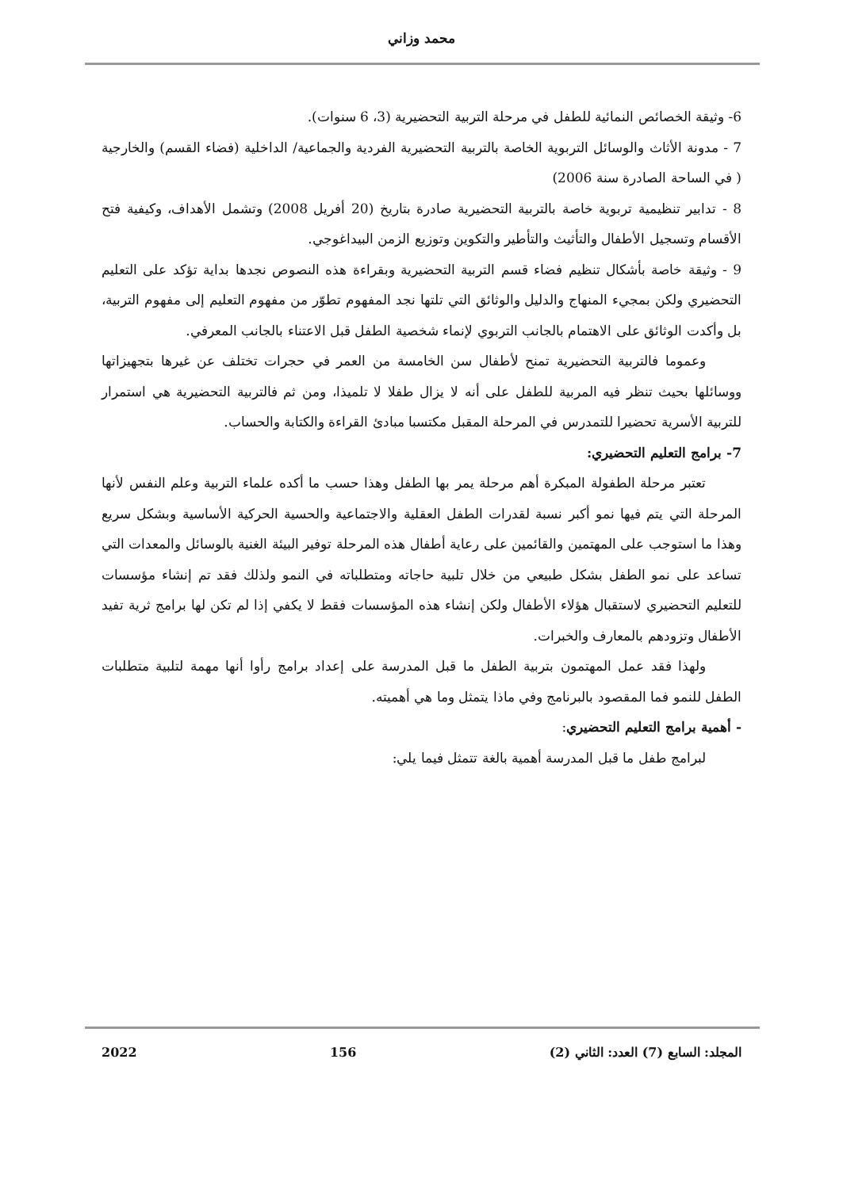محمد وزاني
6- وثيقة الخصائص النمائية للطفل في مرحلة التربية التحضيرية (3، 6 سنوات).
7 - مدونة الأثاث والوسائل التربوية الخاصة بالتربية التحضيرية الفردية والجماعية/ الداخلية (فضاء القسم) والخارجية ( في الساحة الصادرة سنة 2006)
8 - تدابير تنظيمية تربوية خاصة بالتربية التحضيرية صادرة بتاريخ (20 أفريل 2008) وتشمل الأهداف، وكيفية فتح الأقسام وتسجيل الأطفال والتأثيث والتأطير والتكوين وتوزيع الزمن البيداغوجي.
9 - وثيقة خاصة بأشكال تنظيم فضاء قسم التربية التحضيرية وبقراءة هذه النصوص نجدها بداية تؤكد على التعليم التحضيري ولكن بمجيء المنهاج والدليل والوثائق التي تلتها نجد المفهوم تطوّر من مفهوم التعليم إلى مفهوم التربية، بل وأكدت الوثائق على الاهتمام بالجانب التربوي لإنماء شخصية الطفل قبل الاعتناء بالجانب المعرفي.
وعموما فالتربية التحضيرية تمنح لأطفال سن الخامسة من العمر في حجرات تختلف عن غيرها بتجهيزاتها ووسائلها بحيث تنظر فيه المربية للطفل على أنه لا يزال طفلا لا تلميذا، ومن ثم فالتربية التحضيرية هي استمرار للتربية الأسرية تحضيرا للتمدرس في المرحلة المقبل مكتسبا مبادئ القراءة والكتابة والحساب.
7- برامج التعليم التحضيري:
تعتبر مرحلة الطفولة المبكرة أهم مرحلة يمر بها الطفل وهذا حسب ما أكده علماء التربية وعلم النفس لأنها المرحلة التي يتم فيها نمو أكبر نسبة لقدرات الطفل العقلية والاجتماعية والحسية الحركية الأساسية وبشكل سريع وهذا ما استوجب على المهتمين والقائمين على رعاية أطفال هذه المرحلة توفير البيئة الغنية بالوسائل والمعدات التي تساعد على نمو الطفل بشكل طبيعي من خلال تلبية حاجاته ومتطلباته في النمو ولذلك فقد تم إنشاء مؤسسات للتعليم التحضيري لاستقبال هؤلاء الأطفال ولكن إنشاء هذه المؤسسات فقط لا يكفي إذا لم تكن لها برامج ثرية تفيد الأطفال وتزودهم بالمعارف والخبرات.
ولهذا فقد عمل المهتمون بتربية الطفل ما قبل المدرسة على إعداد برامج رأوا أنها مهمة لتلبية متطلبات الطفل للنمو فما المقصود بالبرنامج وفي ماذا يتمثل وما هي أهميته.
- أهمية برامج التعليم التحضيري:
لبرامج طفل ما قبل المدرسة أهمية بالغة تتمثل فيما يلي:
المجلد: السابع (7) العدد: الثاني (2) 156 2022